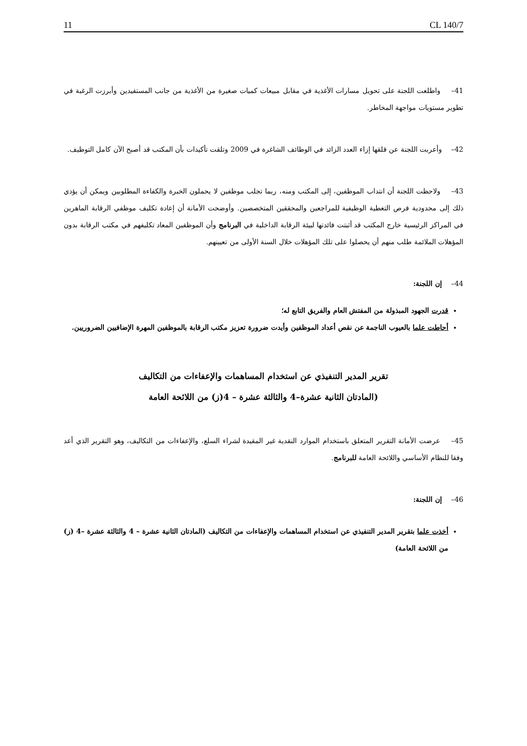11 CL 140/7
41– واطلعت اللجنة على تحويل مسارات الأغذية في مقابل مبيعات كميات صغيرة من الأغذية من جانب المستفيدين وأبرزت الرغبة في تطوير مستويات مواجهة المخاطر.
42– وأعربت اللجنة عن قلقها إزاء العدد الزائد في الوظائف الشاغرة في 2009 وتلقت تأكيدات بأن المكتب قد أصبح الآن كامل التوظيف.
43– ولاحظت اللجنة أن انتداب الموظفين، إلى المكتب ومنه، ربما تجلب موظفين لا يحملون الخبرة والكفاءة المطلوبين ويمكن أن يؤدي ذلك إلى محدودية فرص التغطية الوظيفية للمراجعين والمحققين المتخصصين. وأوضحت الأمانة أن إعادة تكليف موظفي الرقابة الماهرين في المراكز الرئيسية خارج المكتب قد أثبتت فائدتها لبيئة الرقابة الداخلية في البرنامج وأن الموظفين المعاد تكليفهم في مكتب الرقابة بدون المؤهلات الملائمة طلب منهم أن يحصلوا على تلك المؤهلات خلال السنة الأولى من تعيينهم.
44– إن اللجنة:
قدرت الجهود المبذولة من المفتش العام والفريق التابع له؛
أحاطت علما بالعيوب الناجمة عن نقص أعداد الموظفين وأيدت ضرورة تعزيز مكتب الرقابة بالموظفين المهرة الإضافيين الضروريين.
تقرير المدير التنفيذي عن استخدام المساهمات والإعفاءات من التكاليف
(المادتان الثانية عشرة–4 والثالثة عشرة – 4(ز) من اللائحة العامة
45– عرضت الأمانة التقرير المتعلق باستخدام الموارد النقدية غير المقيدة لشراء السلع، والإعفاءات من التكاليف، وهو التقرير الذي أعد وفقا للنظام الأساسي واللائحة العامة للبرنامج.
46– إن اللجنة:
أخذت علما بتقرير المدير التنفيذي عن استخدام المساهمات والإعفاءات من التكاليف (المادتان الثانية عشرة – 4 والثالثة عشرة –4 (ز) من اللائحة العامة)